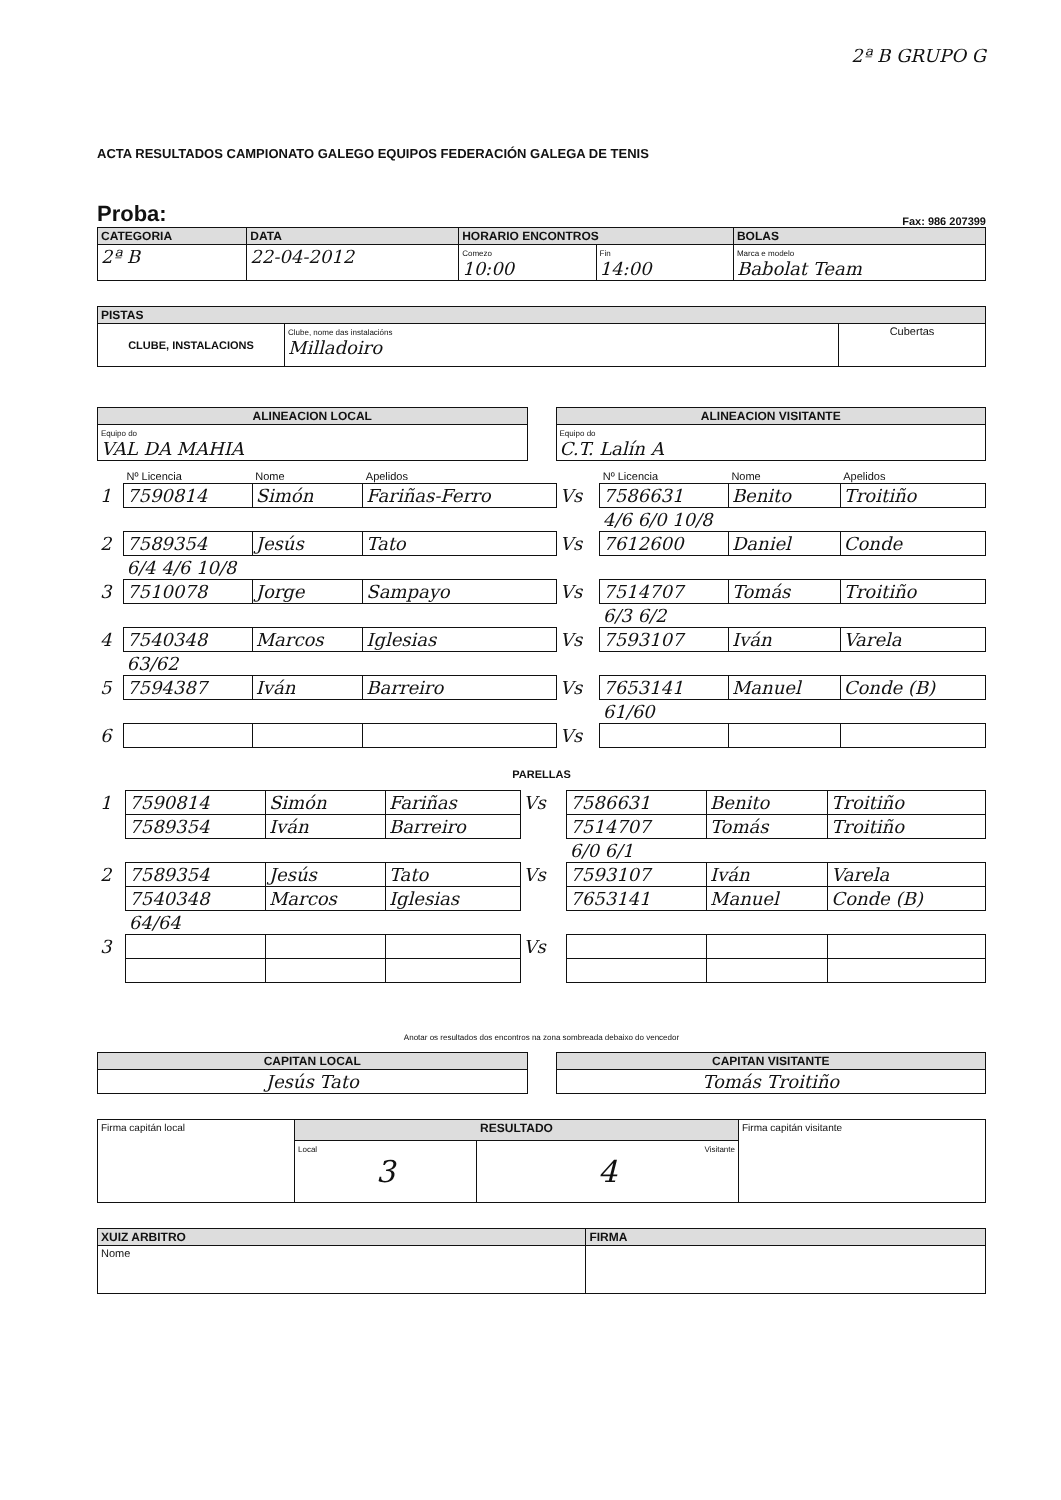2ª B GRUPO G
ACTA RESULTADOS CAMPIONATO GALEGO EQUIPOS FEDERACIÓN GALEGA DE TENIS
Proba: Fax: 986 207399
| CATEGORIA | DATA | HORARIO ENCONTROS | | BOLAS |
| --- | --- | --- | --- | --- |
| 2ª B | 22-04-2012 | Comezo 10:00 | Fin 14:00 | Marca e modelo Babolat Team |
| PISTAS | | |
| --- | --- | --- |
| CLUBE, INSTALACIONS | Clube, nome das instalacións Milladoiro | Cubertas |
| ALINEACION LOCAL |
| --- |
| Equipo do VAL DA MAHIA |
| ALINEACION VISITANTE |
| --- |
| Equipo do C.T. Lalín A |
| | Nº Licencia | Nome | Apelidos | | Nº Licencia | Nome | Apelidos |
| 1 | 7590814 | Simón | Fariñas-Ferro | Vs | 7586631 | Benito | Troitiño |
| | | | | | 4/6 6/0 10/8 | | |
| 2 | 7589354 | Jesús | Tato | Vs | 7612600 | Daniel | Conde |
| | 6/4 4/6 10/8 | | | | | | |
| 3 | 7510078 | Jorge | Sampayo | Vs | 7514707 | Tomás | Troitiño |
| | | | | | 6/3 6/2 | | |
| 4 | 7540348 | Marcos | Iglesias | Vs | 7593107 | Iván | Varela |
| | 63/62 | | | | | | |
| 5 | 7594387 | Iván | Barreiro | Vs | 7653141 | Manuel | Conde (B) |
| | | | | | 61/60 | | |
| 6 | | | | Vs | | | |
PARELLAS
| 1 | 7590814 | Simón | Fariñas | Vs | 7586631 | Benito | Troitiño |
| | 7589354 | Iván | Barreiro | | 7514707 | Tomás | Troitiño |
| | | | | | 6/0 6/1 | | |
| 2 | 7589354 | Jesús | Tato | Vs | 7593107 | Iván | Varela |
| | 7540348 | Marcos | Iglesias | | 7653141 | Manuel | Conde (B) |
| | 64/64 | | | | | | |
| 3 | | | | Vs | | | |
Anotar os resultados dos encontros na zona sombreada debaixo do vencedor
| CAPITAN LOCAL |
| --- |
| Jesús Tato |
| CAPITAN VISITANTE |
| --- |
| Tomás Troitiño |
| Firma capitán local | RESULTADO | | Firma capitán visitante |
| | Local 3 | Visitante 4 | |
| XUIZ ARBITRO | FIRMA |
| --- | --- |
| Nome | |